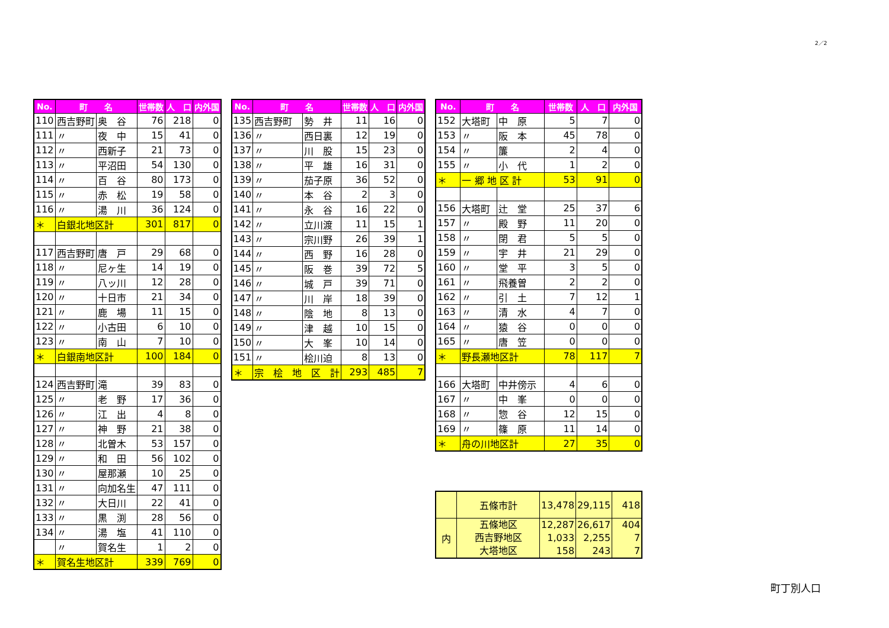2／2
| No. | 町 名 | | 世帯数 | 人 口 | 内外国 |
| --- | --- | --- | --- | --- | --- |
| 110 | 西吉野町 | 奥 谷 | 76 | 218 | 0 |
| 111 | 〃 | 夜 中 | 15 | 41 | 0 |
| 112 | 〃 | 西新子 | 21 | 73 | 0 |
| 113 | 〃 | 平沼田 | 54 | 130 | 0 |
| 114 | 〃 | 百 谷 | 80 | 173 | 0 |
| 115 | 〃 | 赤 松 | 19 | 58 | 0 |
| 116 | 〃 | 湯 川 | 36 | 124 | 0 |
| ＊ | 白銀北地区計 | | 301 | 817 | 0 |
| 117 | 西吉野町 | 唐 戸 | 29 | 68 | 0 |
| 118 | 〃 | 尼ヶ生 | 14 | 19 | 0 |
| 119 | 〃 | 八ッ川 | 12 | 28 | 0 |
| 120 | 〃 | 十日市 | 21 | 34 | 0 |
| 121 | 〃 | 鹿 場 | 11 | 15 | 0 |
| 122 | 〃 | 小古田 | 6 | 10 | 0 |
| 123 | 〃 | 南 山 | 7 | 10 | 0 |
| ＊ | 白銀南地区計 | | 100 | 184 | 0 |
| 124 | 西吉野町 | 滝 | 39 | 83 | 0 |
| 125 | 〃 | 老 野 | 17 | 36 | 0 |
| 126 | 〃 | 江 出 | 4 | 8 | 0 |
| 127 | 〃 | 神 野 | 21 | 38 | 0 |
| 128 | 〃 | 北曽木 | 53 | 157 | 0 |
| 129 | 〃 | 和 田 | 56 | 102 | 0 |
| 130 | 〃 | 屋那瀬 | 10 | 25 | 0 |
| 131 | 〃 | 向加名生 | 47 | 111 | 0 |
| 132 | 〃 | 大日川 | 22 | 41 | 0 |
| 133 | 〃 | 黒 渕 | 28 | 56 | 0 |
| 134 | 〃 | 湯 塩 | 41 | 110 | 0 |
| | 〃 | 賀名生 | 1 | 2 | 0 |
| ＊ | 賀名生地区計 | | 339 | 769 | 0 |
| No. | 町 名 | | 世帯数 | 人 口 | 内外国 |
| --- | --- | --- | --- | --- | --- |
| 135 | 西吉野町 | 勢 井 | 11 | 16 | 0 |
| 136 | 〃 | 西日裏 | 12 | 19 | 0 |
| 137 | 〃 | 川 股 | 15 | 23 | 0 |
| 138 | 〃 | 平 雄 | 16 | 31 | 0 |
| 139 | 〃 | 茄子原 | 36 | 52 | 0 |
| 140 | 〃 | 本 谷 | 2 | 3 | 0 |
| 141 | 〃 | 永 谷 | 16 | 22 | 0 |
| 142 | 〃 | 立川渡 | 11 | 15 | 1 |
| 143 | 〃 | 宗川野 | 26 | 39 | 1 |
| 144 | 〃 | 西 野 | 16 | 28 | 0 |
| 145 | 〃 | 阪 巻 | 39 | 72 | 5 |
| 146 | 〃 | 城 戸 | 39 | 71 | 0 |
| 147 | 〃 | 川 岸 | 18 | 39 | 0 |
| 148 | 〃 | 陰 地 | 8 | 13 | 0 |
| 149 | 〃 | 津 越 | 10 | 15 | 0 |
| 150 | 〃 | 大 峯 | 10 | 14 | 0 |
| 151 | 〃 | 桧川迫 | 8 | 13 | 0 |
| ＊ | 宗 桧 地 区 計 | | 293 | 485 | 7 |
| No. | 町 名 | | 世帯数 | 人 口 | 内外国 |
| --- | --- | --- | --- | --- | --- |
| 152 | 大塔町 | 中 原 | 5 | 7 | 0 |
| 153 | 〃 | 阪 本 | 45 | 78 | 0 |
| 154 | 〃 | 簾 | 2 | 4 | 0 |
| 155 | 〃 | 小 代 | 1 | 2 | 0 |
| ＊ | 一 郷 地 区 計 | | 53 | 91 | 0 |
| 156 | 大塔町 | 辻 堂 | 25 | 37 | 6 |
| 157 | 〃 | 殿 野 | 11 | 20 | 0 |
| 158 | 〃 | 閉 君 | 5 | 5 | 0 |
| 159 | 〃 | 宇 井 | 21 | 29 | 0 |
| 160 | 〃 | 堂 平 | 3 | 5 | 0 |
| 161 | 〃 | 飛養曽 | 2 | 2 | 0 |
| 162 | 〃 | 引 土 | 7 | 12 | 1 |
| 163 | 〃 | 清 水 | 4 | 7 | 0 |
| 164 | 〃 | 猿 谷 | 0 | 0 | 0 |
| 165 | 〃 | 唐 笠 | 0 | 0 | 0 |
| ＊ | 野長瀬地区計 | | 78 | 117 | 7 |
| 166 | 大塔町 | 中井傍示 | 4 | 6 | 0 |
| 167 | 〃 | 中 峯 | 0 | 0 | 0 |
| 168 | 〃 | 惣 谷 | 12 | 15 | 0 |
| 169 | 〃 | 篠 原 | 11 | 14 | 0 |
| ＊ | 舟の川地区計 | | 27 | 35 | 0 |
| | 五條市計 | 13,478 | 29,115 | 418 |
| 内 | 五條地区 西吉野地区 大塔地区 | 12,287 1,033 158 | 26,617 2,255 243 | 404 7 7 |
町丁別人口